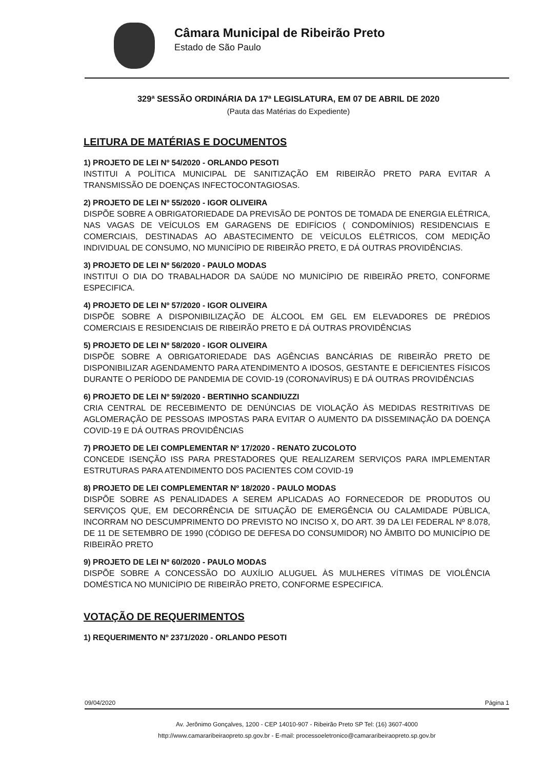Câmara Municipal de Ribeirão Preto
Estado de São Paulo
329ª SESSÃO ORDINÁRIA DA 17ª LEGISLATURA, EM 07 DE ABRIL DE 2020
(Pauta das Matérias do Expediente)
LEITURA DE MATÉRIAS E DOCUMENTOS
1) PROJETO DE LEI Nº 54/2020 - ORLANDO PESOTI
INSTITUI A POLÍTICA MUNICIPAL DE SANITIZAÇÃO EM RIBEIRÃO PRETO PARA EVITAR A TRANSMISSÃO DE DOENÇAS INFECTOCONTAGIOSAS.
2) PROJETO DE LEI Nº 55/2020 - IGOR OLIVEIRA
DISPÕE SOBRE A OBRIGATORIEDADE DA PREVISÃO DE PONTOS DE TOMADA DE ENERGIA ELÉTRICA, NAS VAGAS DE VEÍCULOS EM GARAGENS DE EDIFÍCIOS ( CONDOMÍNIOS) RESIDENCIAIS E COMERCIAIS, DESTINADAS AO ABASTECIMENTO DE VEÍCULOS ELÉTRICOS, COM MEDIÇÃO INDIVIDUAL DE CONSUMO, NO MUNICÍPIO DE RIBEIRÃO PRETO, E DÁ OUTRAS PROVIDÊNCIAS.
3) PROJETO DE LEI Nº 56/2020 - PAULO MODAS
INSTITUI O DIA DO TRABALHADOR DA SAÚDE NO MUNICÍPIO DE RIBEIRÃO PRETO, CONFORME ESPECIFICA.
4) PROJETO DE LEI Nº 57/2020 - IGOR OLIVEIRA
DISPÕE SOBRE A DISPONIBILIZAÇÃO DE ÁLCOOL EM GEL EM ELEVADORES DE PRÉDIOS COMERCIAIS E RESIDENCIAIS DE RIBEIRÃO PRETO E DÁ OUTRAS PROVIDÊNCIAS
5) PROJETO DE LEI Nº 58/2020 - IGOR OLIVEIRA
DISPÕE SOBRE A OBRIGATORIEDADE DAS AGÊNCIAS BANCÁRIAS DE RIBEIRÃO PRETO DE DISPONIBILIZAR AGENDAMENTO PARA ATENDIMENTO A IDOSOS, GESTANTE E DEFICIENTES FÍSICOS DURANTE O PERÍODO DE PANDEMIA DE COVID-19 (CORONAVÍRUS) E DÁ OUTRAS PROVIDÊNCIAS
6) PROJETO DE LEI Nº 59/2020 - BERTINHO SCANDIUZZI
CRIA CENTRAL DE RECEBIMENTO DE DENÚNCIAS DE VIOLAÇÃO ÀS MEDIDAS RESTRITIVAS DE AGLOMERAÇÃO DE PESSOAS IMPOSTAS PARA EVITAR O AUMENTO DA DISSEMINAÇÃO DA DOENÇA COVID-19 E DÁ OUTRAS PROVIDÊNCIAS
7) PROJETO DE LEI COMPLEMENTAR Nº 17/2020 - RENATO ZUCOLOTO
CONCEDE ISENÇÃO ISS PARA PRESTADORES QUE REALIZAREM SERVIÇOS PARA IMPLEMENTAR ESTRUTURAS PARA ATENDIMENTO DOS PACIENTES COM COVID-19
8) PROJETO DE LEI COMPLEMENTAR Nº 18/2020 - PAULO MODAS
DISPÕE SOBRE AS PENALIDADES A SEREM APLICADAS AO FORNECEDOR DE PRODUTOS OU SERVIÇOS QUE, EM DECORRÊNCIA DE SITUAÇÃO DE EMERGÊNCIA OU CALAMIDADE PÚBLICA, INCORRAM NO DESCUMPRIMENTO DO PREVISTO NO INCISO X, DO ART. 39 DA LEI FEDERAL Nº 8.078, DE 11 DE SETEMBRO DE 1990 (CÓDIGO DE DEFESA DO CONSUMIDOR) NO ÂMBITO DO MUNICÍPIO DE RIBEIRÃO PRETO
9) PROJETO DE LEI Nº 60/2020 - PAULO MODAS
DISPÕE SOBRE A CONCESSÃO DO AUXÍLIO ALUGUEL ÀS MULHERES VÍTIMAS DE VIOLÊNCIA DOMÉSTICA NO MUNICÍPIO DE RIBEIRÃO PRETO, CONFORME ESPECIFICA.
VOTAÇÃO DE REQUERIMENTOS
1) REQUERIMENTO Nº 2371/2020 - ORLANDO PESOTI
09/04/2020 Página 1
Av. Jerônimo Gonçalves, 1200 - CEP 14010-907 - Ribeirão Preto SP Tel: (16) 3607-4000
http://www.camararibeiraopreto.sp.gov.br - E-mail: processoeletronico@camararibeiraopreto.sp.gov.br